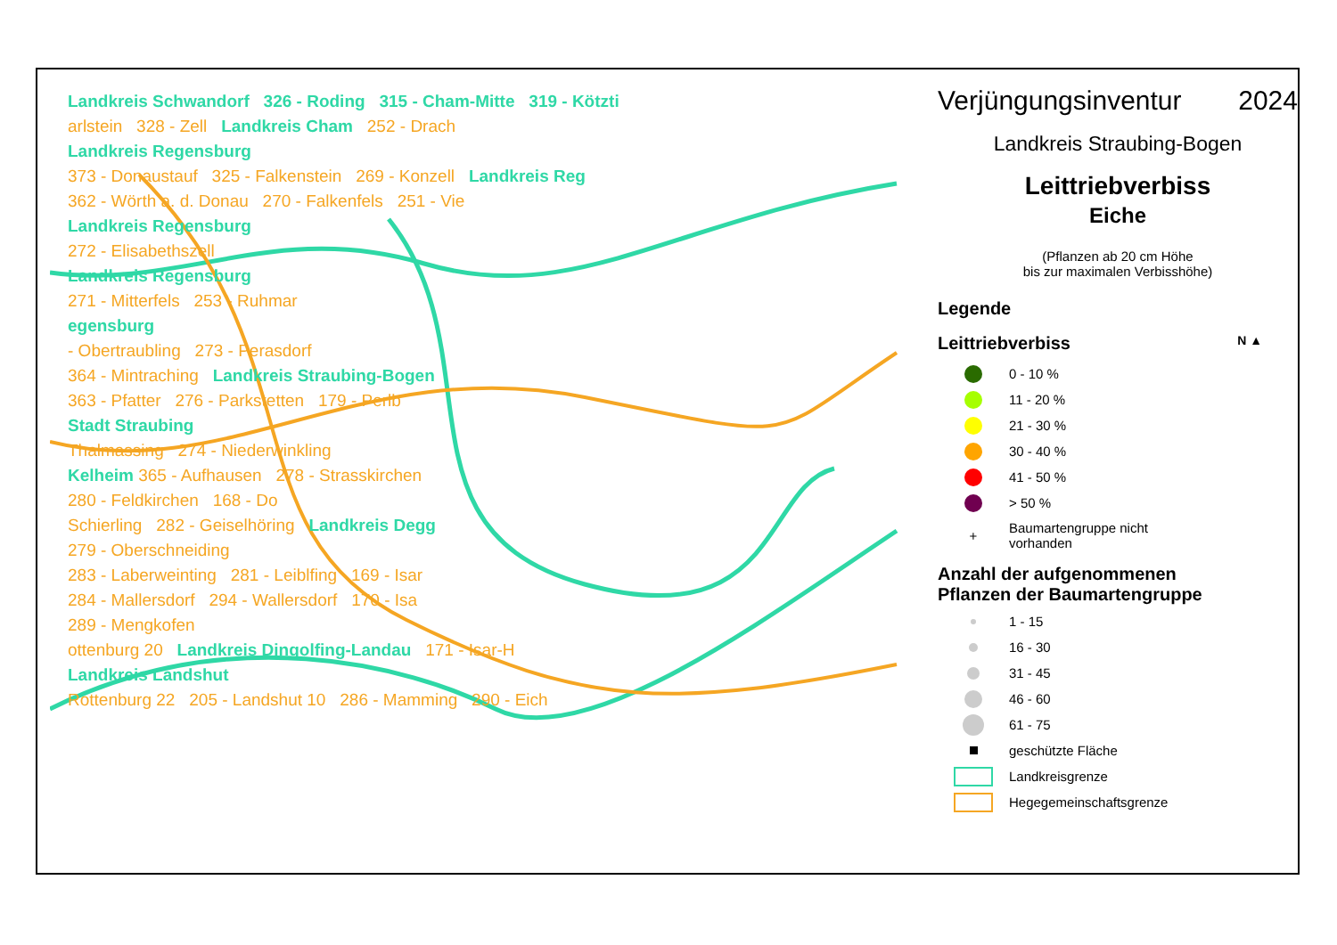Landkreis Schwandorf 326 - Roding 315 - Cham-Mitte 319 - Kötzti
arlstein 328 - Zell Landkreis Cham 252 - Drach
Landkreis Regensburg
373 - Donaustauf 325 - Falkenstein 269 - Konzell Landkreis Reg
362 - Wörth a. d. Donau 270 - Falkenfels 251 - Vie
Landkreis Regensburg
272 - Elisabethszell
Landkreis Regensburg
271 - Mitterfels 253 - Ruhmar
egensburg
- Obertraubling 273 - Perasdorf
364 - Mintraching Landkreis Straubing-Bogen
363 - Pfatter 276 - Parkstetten 179 - Perlb
Stadt Straubing
Thalmassing 274 - Niederwinkling
Kelheim 365 - Aufhausen 278 - Strasskirchen
280 - Feldkirchen 168 - Do
Schierling 282 - Geiselhöring Landkreis Degg
279 - Oberschneiding
283 - Laberweinting 281 - Leiblfing 169 - Isar
284 - Mallersdorf 294 - Wallersdorf 170 - Isa
289 - Mengkofen
ottenburg 20 Landkreis Dingolfing-Landau 171 - Isar-H
Landkreis Landshut
Rottenburg 22 205 - Landshut 10 286 - Mamming 290 - Eich
Verjüngungsinventur 2024
Landkreis Straubing-Bogen
Leittriebverbiss
Eiche
(Pflanzen ab 20 cm Höhe
bis zur maximalen Verbisshöhe)
Legende
Leittriebverbiss N ▲
0 - 10 %
11 - 20 %
21 - 30 %
30 - 40 %
41 - 50 %
> 50 %
+ Baumartengruppe nicht
vorhanden
Anzahl der aufgenommenen
Pflanzen der Baumartengruppe
1 - 15
16 - 30
31 - 45
46 - 60
61 - 75
geschützte Fläche
Landkreisgrenze
Hegegemeinschaftsgrenze